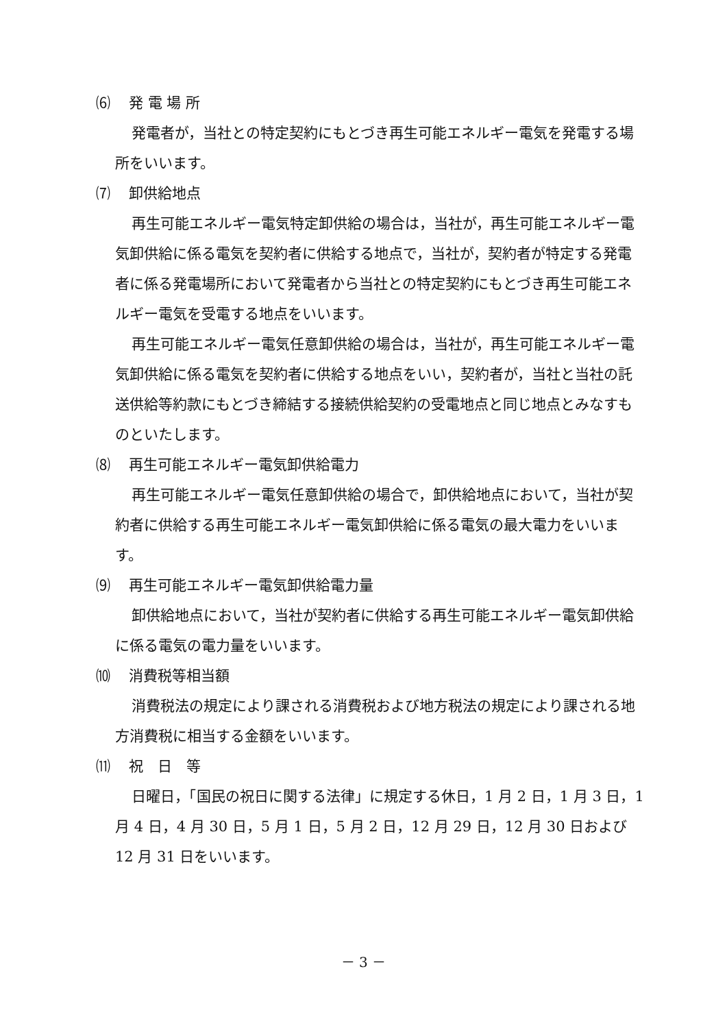⑹ 発 電 場 所
発電者が，当社との特定契約にもとづき再生可能エネルギー電気を発電する場所をいいます。
⑺ 卸供給地点
再生可能エネルギー電気特定卸供給の場合は，当社が，再生可能エネルギー電気卸供給に係る電気を契約者に供給する地点で，当社が，契約者が特定する発電者に係る発電場所において発電者から当社との特定契約にもとづき再生可能エネルギー電気を受電する地点をいいます。
再生可能エネルギー電気任意卸供給の場合は，当社が，再生可能エネルギー電気卸供給に係る電気を契約者に供給する地点をいい，契約者が，当社と当社の託送供給等約款にもとづき締結する接続供給契約の受電地点と同じ地点とみなすものといたします。
⑻ 再生可能エネルギー電気卸供給電力
再生可能エネルギー電気任意卸供給の場合で，卸供給地点において，当社が契約者に供給する再生可能エネルギー電気卸供給に係る電気の最大電力をいいます。
⑼ 再生可能エネルギー電気卸供給電力量
卸供給地点において，当社が契約者に供給する再生可能エネルギー電気卸供給に係る電気の電力量をいいます。
⑽ 消費税等相当額
消費税法の規定により課される消費税および地方税法の規定により課される地方消費税に相当する金額をいいます。
⑾ 祝　日　等
日曜日，「国民の祝日に関する法律」に規定する休日，1 月 2 日，1 月 3 日，1 月 4 日，4 月 30 日，5 月 1 日，5 月 2 日，12 月 29 日，12 月 30 日および 12 月 31 日をいいます。
－ 3 －